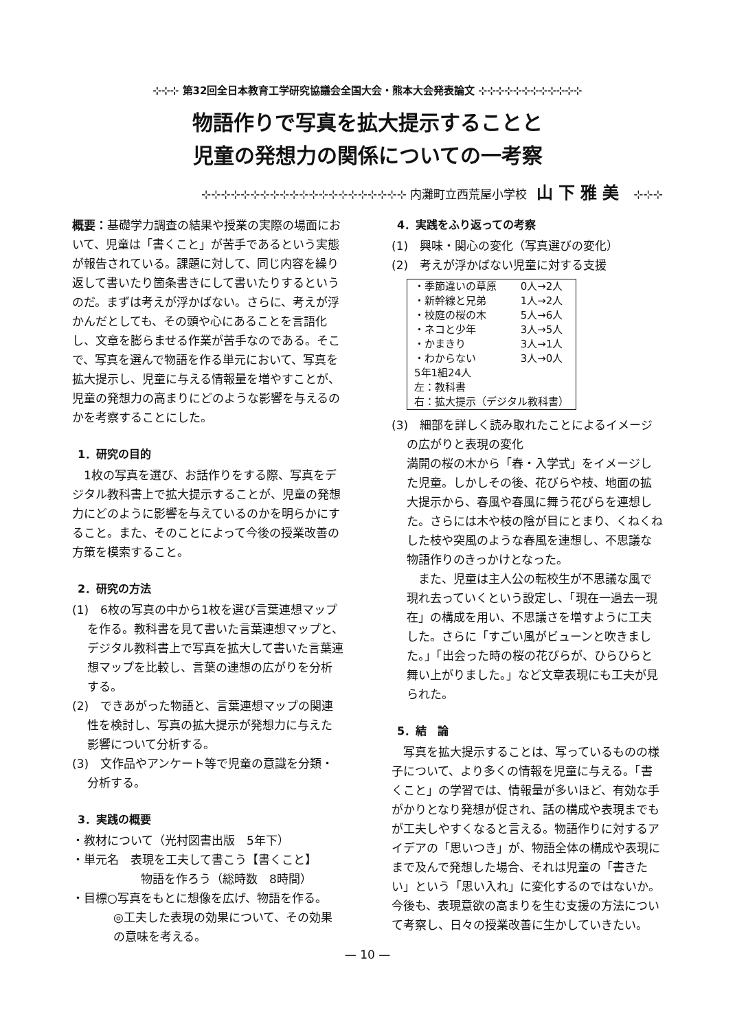⊹⊹⊹ 第32回全日本教育工学研究協議会全国大会・熊本大会発表論文 ⊹⊹⊹⊹⊹⊹⊹⊹⊹⊹⊹⊹
物語作りで写真を拡大提示することと
児童の発想力の関係についての一考察
⊹⊹⊹⊹⊹⊹⊹⊹⊹⊹⊹⊹⊹⊹⊹⊹⊹⊹⊹⊹⊹ 内灘町立西荒屋小学校 山下雅美 ⊹⊹⊹
概要：基礎学力調査の結果や授業の実際の場面において、児童は「書くこと」が苦手であるという実態が報告されている。課題に対して、同じ内容を繰り返して書いたり箇条書きにして書いたりするというのだ。まずは考えが浮かばない。さらに、考えが浮かんだとしても、その頭や心にあることを言語化し、文章を膨らませる作業が苦手なのである。そこで、写真を選んで物語を作る単元において、写真を拡大提示し、児童に与える情報量を増やすことが、児童の発想力の高まりにどのような影響を与えるのかを考察することにした。
1．研究の目的
　1枚の写真を選び、お話作りをする際、写真をデジタル教科書上で拡大提示することが、児童の発想力にどのように影響を与えているのかを明らかにすること。また、そのことによって今後の授業改善の方策を模索すること。
2．研究の方法
(1)　6枚の写真の中から1枚を選び言葉連想マップを作る。教科書を見て書いた言葉連想マップと、デジタル教科書上で写真を拡大して書いた言葉連想マップを比較し、言葉の連想の広がりを分析する。
(2)　できあがった物語と、言葉連想マップの関連性を検討し、写真の拡大提示が発想力に与えた影響について分析する。
(3)　文作品やアンケート等で児童の意識を分類・分析する。
3．実践の概要
・教材について（光村図書出版　5年下）
・単元名　表現を工夫して書こう【書くこと】
物語を作ろう（総時数　8時間）
・目標○写真をもとに想像を広げ、物語を作る。
◎工夫した表現の効果について、その効果の意味を考える。
4．実践をふり返っての考察
(1)　興味・関心の変化（写真選びの変化）
(2)　考えが浮かばない児童に対する支援
| ・季節違いの草原 | 0人→2人 |
| ・新幹線と兄弟 | 1人→2人 |
| ・校庭の桜の木 | 5人→6人 |
| ・ネコと少年 | 3人→5人 |
| ・かまきり | 3人→1人 |
| ・わからない | 3人→0人 |
| 5年1組24人 左：教科書 右：拡大提示（デジタル教科書） | |
(3)　細部を詳しく読み取れたことによるイメージの広がりと表現の変化
満開の桜の木から「春・入学式」をイメージした児童。しかしその後、花びらや枝、地面の拡大提示から、春風や春風に舞う花びらを連想した。さらには木や枝の陰が目にとまり、くねくねした枝や突風のような春風を連想し、不思議な物語作りのきっかけとなった。
　また、児童は主人公の転校生が不思議な風で現れ去っていくという設定し、「現在一過去一現在」の構成を用い、不思議さを増すように工夫した。さらに「すごい風がビューンと吹きました。」「出会った時の桜の花びらが、ひらひらと舞い上がりました。」など文章表現にも工夫が見られた。
5．結　論
　写真を拡大提示することは、写っているものの様子について、より多くの情報を児童に与える。「書くこと」の学習では、情報量が多いほど、有効な手がかりとなり発想が促され、話の構成や表現までもが工夫しやすくなると言える。物語作りに対するアイデアの「思いつき」が、物語全体の構成や表現にまで及んで発想した場合、それは児童の「書きたい」という「思い入れ」に変化するのではないか。
今後も、表現意欲の高まりを生む支援の方法について考察し、日々の授業改善に生かしていきたい。
— 10 —